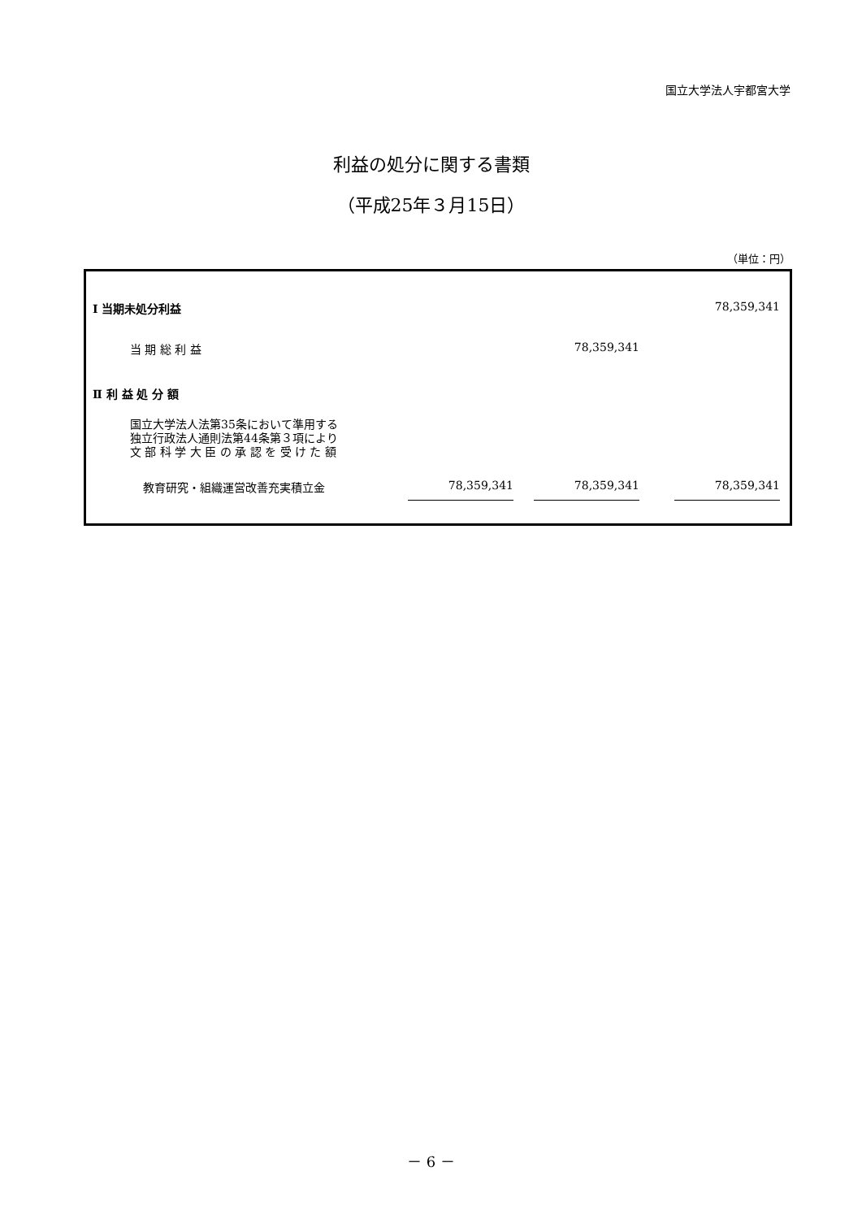国立大学法人宇都宮大学
利益の処分に関する書類
（平成25年３月15日）
（単位：円）
| Ⅰ 当期未処分利益 | | | 78,359,341 |
| 当 期 総 利 益 | | 78,359,341 | |
| Ⅱ 利 益 処 分 額 | | | |
| 国立大学法人法第35条において準用する 独立行政法人通則法第44条第３項により 文 部 科 学 大 臣 の 承 認 を 受 け た 額 | | | |
| 教育研究・組織運営改善充実積立金 | 78,359,341 | 78,359,341 | 78,359,341 |
－ 6 －